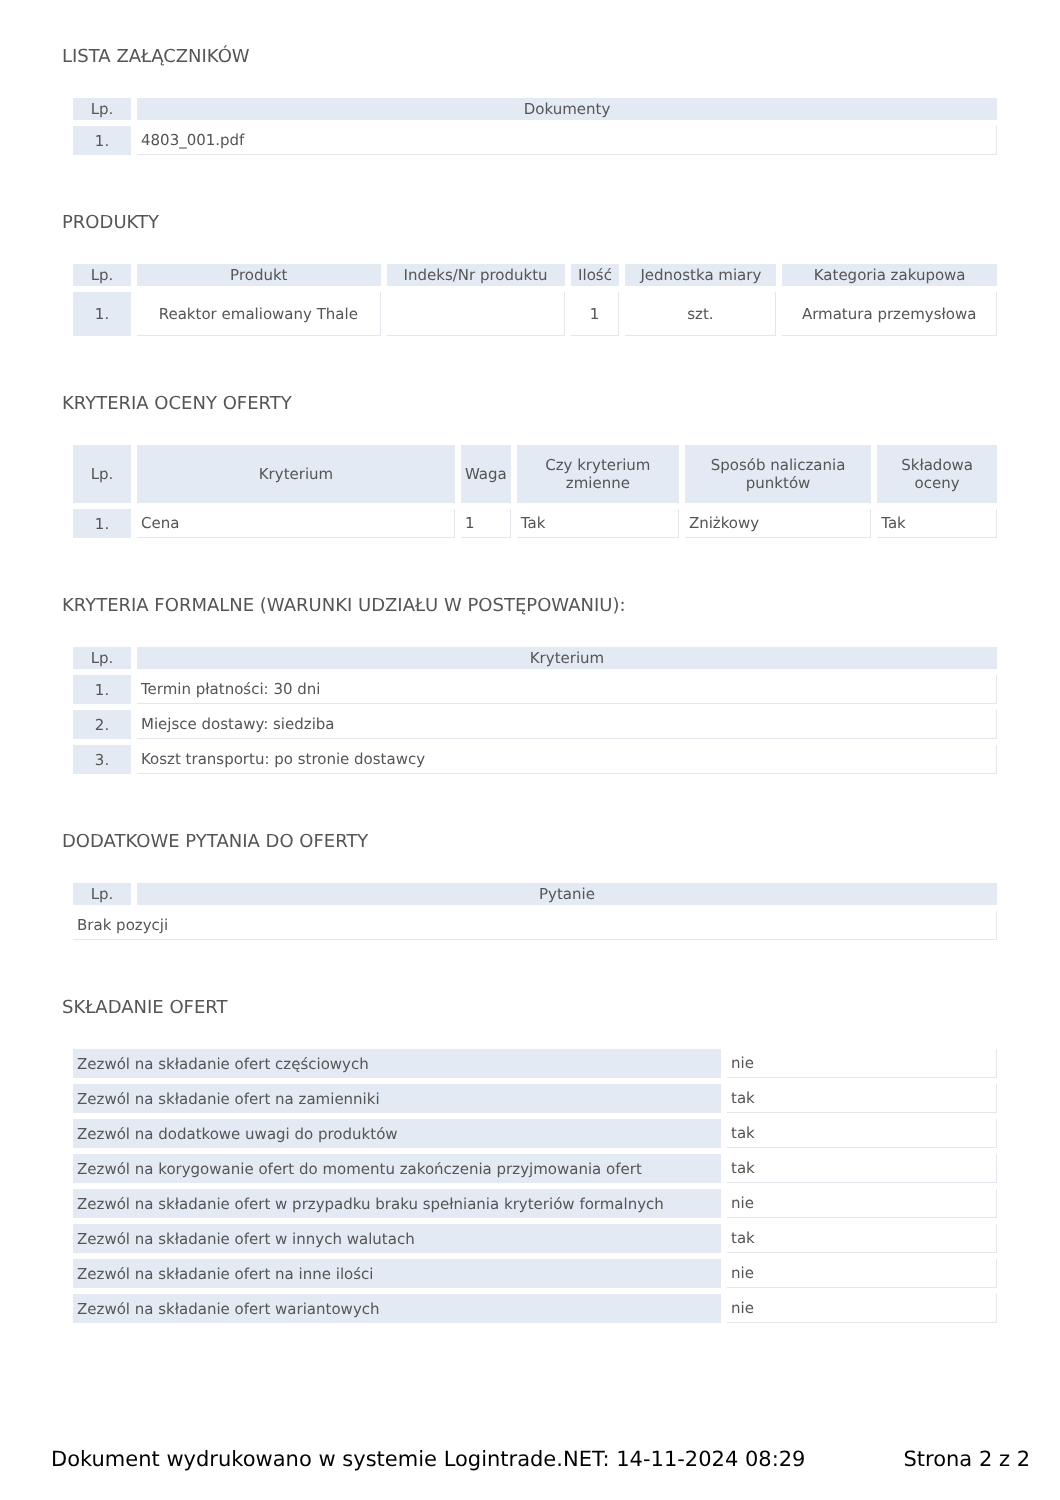LISTA ZAŁĄCZNIKÓW
| Lp. | Dokumenty |
| --- | --- |
| 1. | 4803_001.pdf |
PRODUKTY
| Lp. | Produkt | Indeks/Nr produktu | Ilość | Jednostka miary | Kategoria zakupowa |
| --- | --- | --- | --- | --- | --- |
| 1. | Reaktor emaliowany Thale | | 1 | szt. | Armatura przemysłowa |
KRYTERIA OCENY OFERTY
| Lp. | Kryterium | Waga | Czy kryterium zmienne | Sposób naliczania punktów | Składowa oceny |
| --- | --- | --- | --- | --- | --- |
| 1. | Cena | 1 | Tak | Zniżkowy | Tak |
KRYTERIA FORMALNE (WARUNKI UDZIAŁU W POSTĘPOWANIU):
| Lp. | Kryterium |
| --- | --- |
| 1. | Termin płatności: 30 dni |
| 2. | Miejsce dostawy: siedziba |
| 3. | Koszt transportu: po stronie dostawcy |
DODATKOWE PYTANIA DO OFERTY
| Lp. | Pytanie |
| --- | --- |
| Brak pozycji | |
SKŁADANIE OFERT
| Zezwól na składanie ofert częściowych | nie |
| Zezwól na składanie ofert na zamienniki | tak |
| Zezwól na dodatkowe uwagi do produktów | tak |
| Zezwól na korygowanie ofert do momentu zakończenia przyjmowania ofert | tak |
| Zezwól na składanie ofert w przypadku braku spełniania kryteriów formalnych | nie |
| Zezwól na składanie ofert w innych walutach | tak |
| Zezwól na składanie ofert na inne ilości | nie |
| Zezwól na składanie ofert wariantowych | nie |
Dokument wydrukowano w systemie Logintrade.NET: 14-11-2024 08:29 Strona 2 z 2